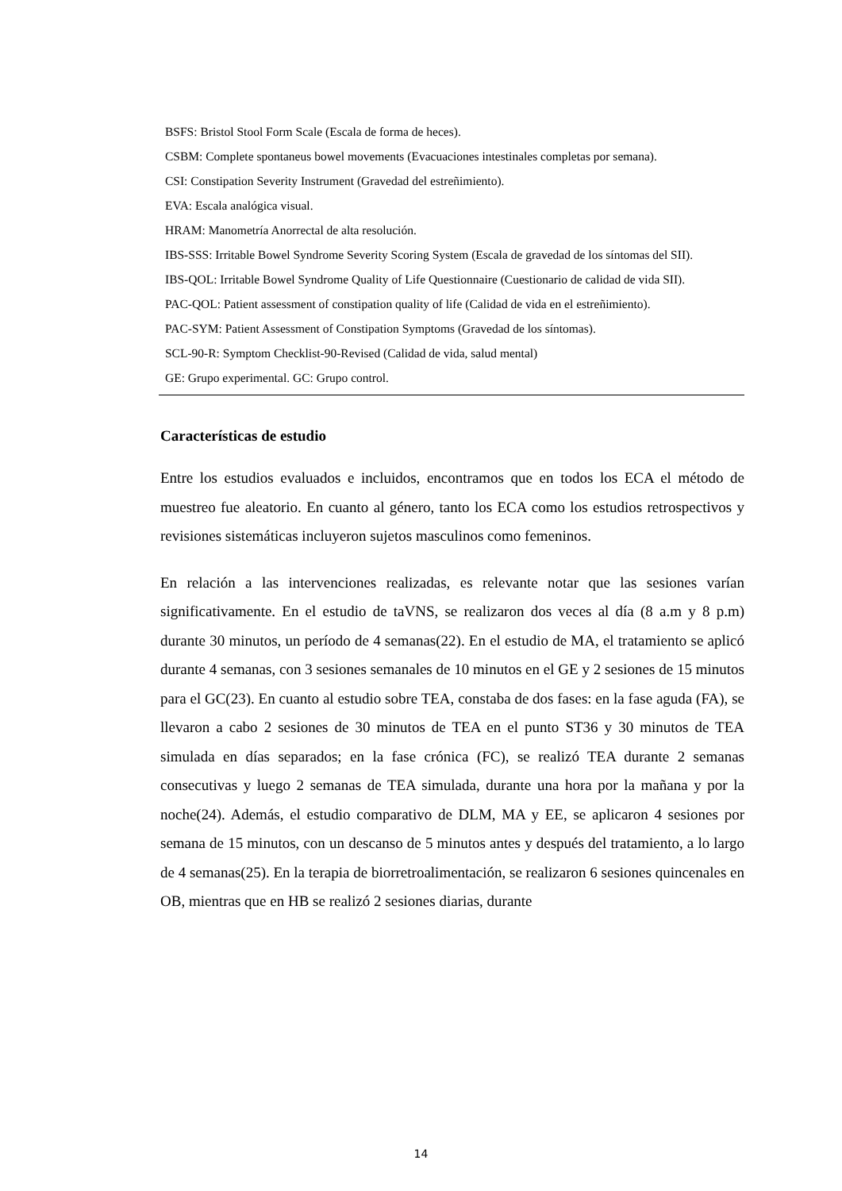BSFS: Bristol Stool Form Scale (Escala de forma de heces).
CSBM: Complete spontaneus bowel movements (Evacuaciones intestinales completas por semana).
CSI: Constipation Severity Instrument (Gravedad del estreñimiento).
EVA: Escala analógica visual.
HRAM: Manometría Anorrectal de alta resolución.
IBS-SSS: Irritable Bowel Syndrome Severity Scoring System (Escala de gravedad de los síntomas del SII).
IBS-QOL: Irritable Bowel Syndrome Quality of Life Questionnaire (Cuestionario de calidad de vida SII).
PAC-QOL: Patient assessment of constipation quality of life (Calidad de vida en el estreñimiento).
PAC-SYM: Patient Assessment of Constipation Symptoms (Gravedad de los síntomas).
SCL-90-R: Symptom Checklist-90-Revised (Calidad de vida, salud mental)
GE: Grupo experimental. GC: Grupo control.
Características de estudio
Entre los estudios evaluados e incluidos, encontramos que en todos los ECA el método de muestreo fue aleatorio. En cuanto al género, tanto los ECA como los estudios retrospectivos y revisiones sistemáticas incluyeron sujetos masculinos como femeninos.
En relación a las intervenciones realizadas, es relevante notar que las sesiones varían significativamente. En el estudio de taVNS, se realizaron dos veces al día (8 a.m y 8 p.m) durante 30 minutos, un período de 4 semanas(22). En el estudio de MA, el tratamiento se aplicó durante 4 semanas, con 3 sesiones semanales de 10 minutos en el GE y 2 sesiones de 15 minutos para el GC(23). En cuanto al estudio sobre TEA, constaba de dos fases: en la fase aguda (FA), se llevaron a cabo 2 sesiones de 30 minutos de TEA en el punto ST36 y 30 minutos de TEA simulada en días separados; en la fase crónica (FC), se realizó TEA durante 2 semanas consecutivas y luego 2 semanas de TEA simulada, durante una hora por la mañana y por la noche(24). Además, el estudio comparativo de DLM, MA y EE, se aplicaron 4 sesiones por semana de 15 minutos, con un descanso de 5 minutos antes y después del tratamiento, a lo largo de 4 semanas(25). En la terapia de biorretroalimentación, se realizaron 6 sesiones quincenales en OB, mientras que en HB se realizó 2 sesiones diarias, durante
14